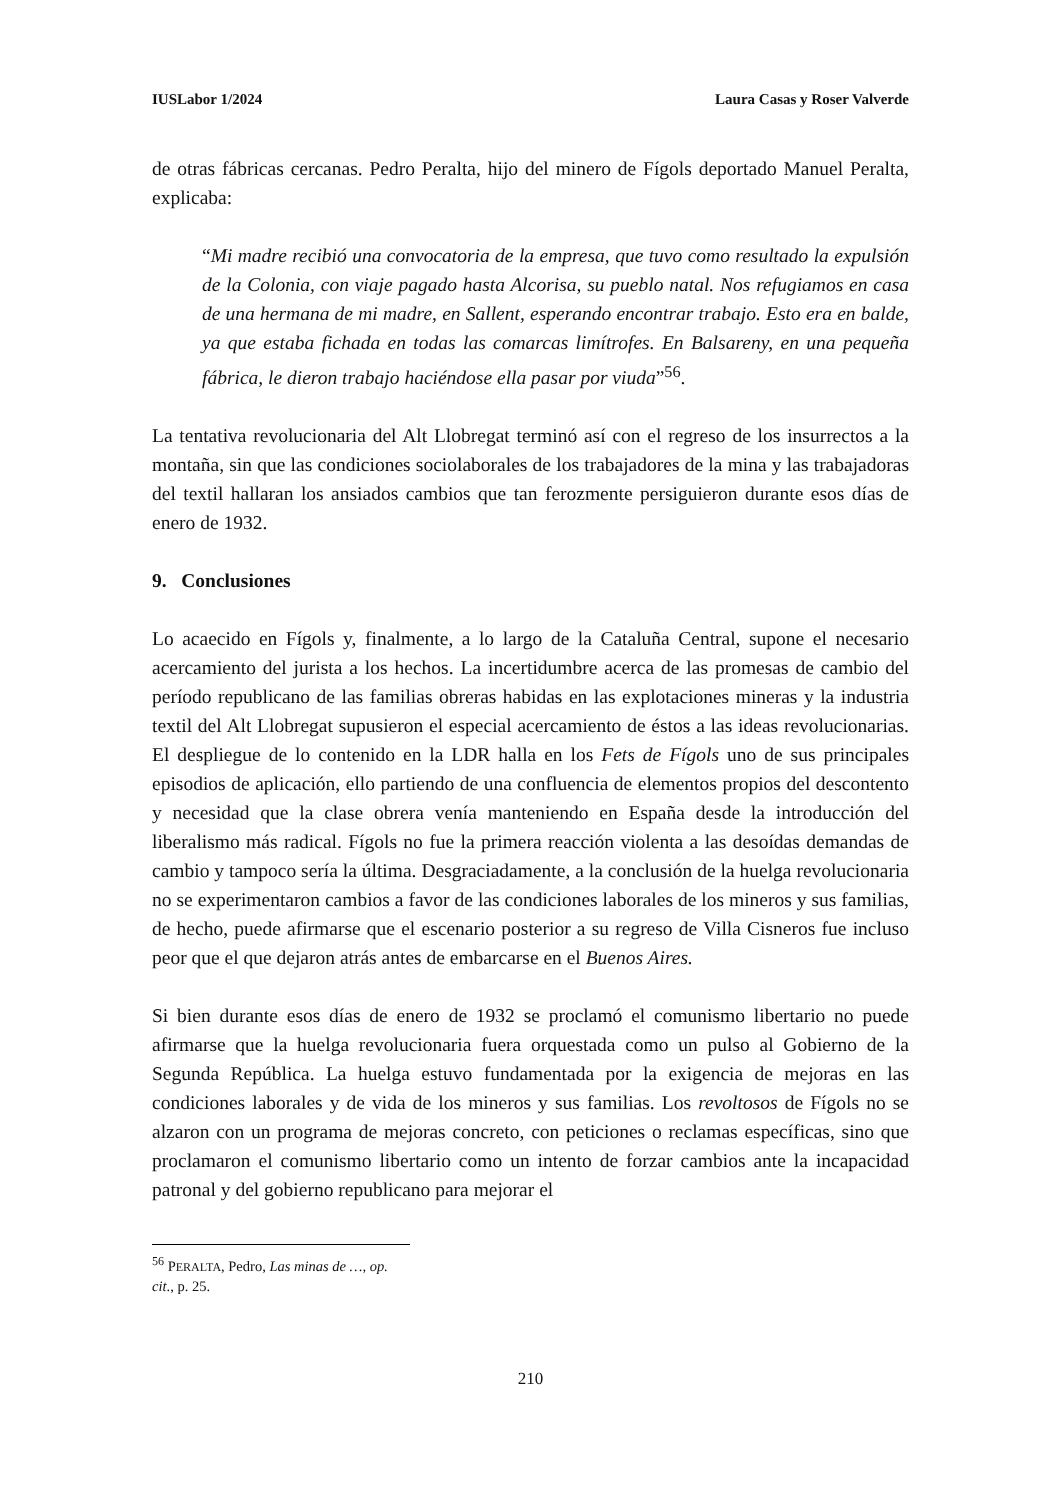IUSLabor 1/2024 Laura Casas y Roser Valverde
de otras fábricas cercanas. Pedro Peralta, hijo del minero de Fígols deportado Manuel Peralta, explicaba:
“Mi madre recibió una convocatoria de la empresa, que tuvo como resultado la expulsión de la Colonia, con viaje pagado hasta Alcorisa, su pueblo natal. Nos refugiamos en casa de una hermana de mi madre, en Sallent, esperando encontrar trabajo. Esto era en balde, ya que estaba fichada en todas las comarcas limítrofes. En Balsareny, en una pequeña fábrica, le dieron trabajo haciéndose ella pasar por viuda”<sup>56</sup>.
La tentativa revolucionaria del Alt Llobregat terminó así con el regreso de los insurrectos a la montaña, sin que las condiciones sociolaborales de los trabajadores de la mina y las trabajadoras del textil hallaran los ansiados cambios que tan ferozmente persiguieron durante esos días de enero de 1932.
9. Conclusiones
Lo acaecido en Fígols y, finalmente, a lo largo de la Cataluña Central, supone el necesario acercamiento del jurista a los hechos. La incertidumbre acerca de las promesas de cambio del período republicano de las familias obreras habidas en las explotaciones mineras y la industria textil del Alt Llobregat supusieron el especial acercamiento de éstos a las ideas revolucionarias. El despliegue de lo contenido en la LDR halla en los Fets de Fígols uno de sus principales episodios de aplicación, ello partiendo de una confluencia de elementos propios del descontento y necesidad que la clase obrera venía manteniendo en España desde la introducción del liberalismo más radical. Fígols no fue la primera reacción violenta a las desoídas demandas de cambio y tampoco sería la última. Desgraciadamente, a la conclusión de la huelga revolucionaria no se experimentaron cambios a favor de las condiciones laborales de los mineros y sus familias, de hecho, puede afirmarse que el escenario posterior a su regreso de Villa Cisneros fue incluso peor que el que dejaron atrás antes de embarcarse en el Buenos Aires.
Si bien durante esos días de enero de 1932 se proclamó el comunismo libertario no puede afirmarse que la huelga revolucionaria fuera orquestada como un pulso al Gobierno de la Segunda República. La huelga estuvo fundamentada por la exigencia de mejoras en las condiciones laborales y de vida de los mineros y sus familias. Los revoltosos de Fígols no se alzaron con un programa de mejoras concreto, con peticiones o reclamas específicas, sino que proclamaron el comunismo libertario como un intento de forzar cambios ante la incapacidad patronal y del gobierno republicano para mejorar el
<sup>56</sup> PERALTA, Pedro, Las minas de …, op. cit., p. 25.
210